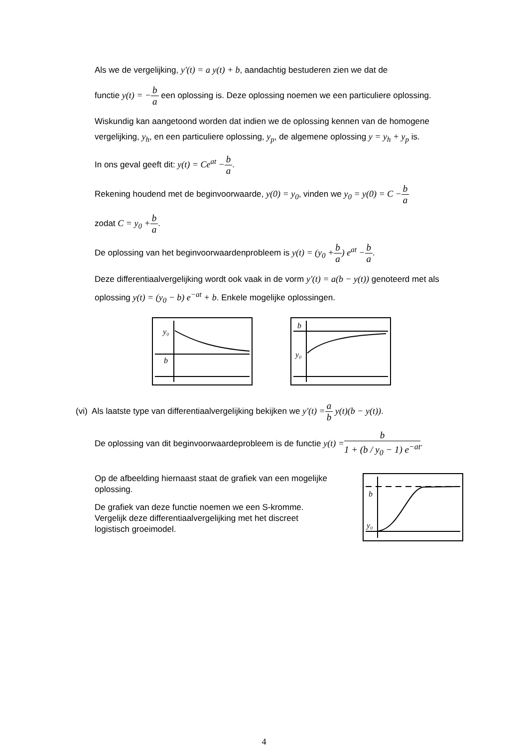Als we de vergelijking, y'(t) = a y(t) + b, aandachtig bestuderen zien we dat de
functie y(t) = −b a een oplossing is. Deze oplossing noemen we een particuliere oplossing.
Wiskundig kan aangetoond worden dat indien we de oplossing kennen van de homogene vergelijking, y<sub>h</sub>, en een particuliere oplossing, y<sub>p</sub>, de algemene oplossing y = y<sub>h</sub> + y<sub>p</sub> is.
In ons geval geeft dit: y(t) = Ce<sup>at</sup> −b a.
Rekening houdend met de beginvoorwaarde, y(0) = y<sub>0</sub>, vinden we y<sub>0</sub> = y(0) = C −b a
zodat C = y<sub>0</sub> +b a.
De oplossing van het beginvoorwaardenprobleem is y(t) = (y<sub>0</sub> +b a) e<sup>at</sup> −b a.
Deze differentiaalvergelijking wordt ook vaak in de vorm y'(t) = a(b − y(t)) genoteerd met als oplossing y(t) = (y<sub>0</sub> − b) e<sup>−at</sup> + b. Enkele mogelijke oplossingen.
y₀
b
b
y₀
(vi) Als laatste type van differentiaalvergelijking bekijken we y'(t) =a b y(t)(b − y(t)).
De oplossing van dit beginvoorwaardeprobleem is de functie y(t) =b 1 + (b / y<sub>0</sub> − 1) e<sup>−at</sup>.
Op de afbeelding hiernaast staat de grafiek van een mogelijke oplossing.
De grafiek van deze functie noemen we een S-kromme. Vergelijk deze differentiaalvergelijking met het discreet logistisch groeimodel.
b
y₀
4